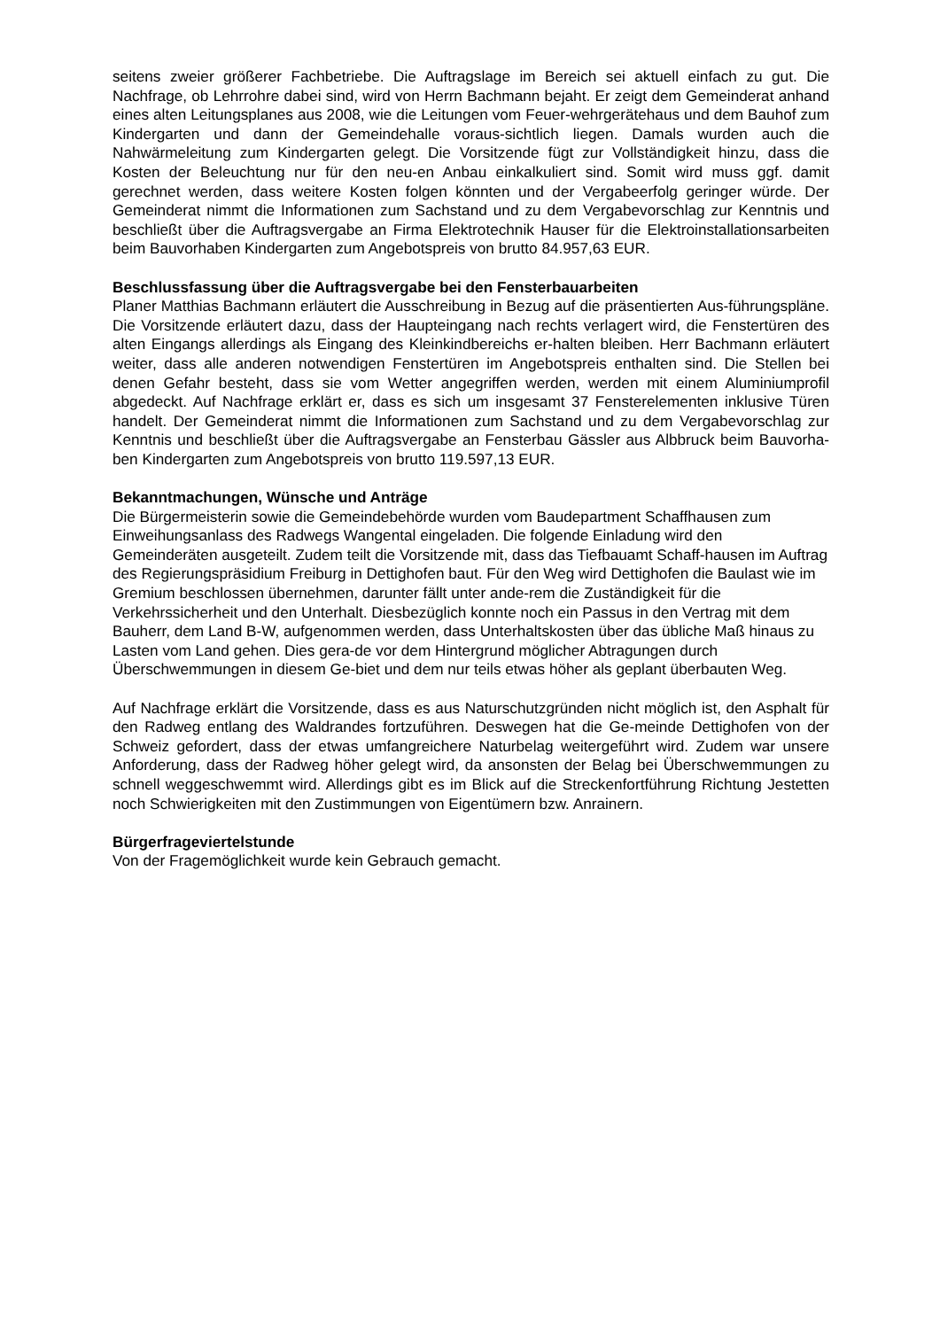seitens zweier größerer Fachbetriebe. Die Auftragslage im Bereich sei aktuell einfach zu gut. Die Nachfrage, ob Lehrrohre dabei sind, wird von Herrn Bachmann bejaht. Er zeigt dem Gemeinderat anhand eines alten Leitungsplanes aus 2008, wie die Leitungen vom Feuer-wehrgerätehaus und dem Bauhof zum Kindergarten und dann der Gemeindehalle voraus-sichtlich liegen. Damals wurden auch die Nahwärmeleitung zum Kindergarten gelegt. Die Vorsitzende fügt zur Vollständigkeit hinzu, dass die Kosten der Beleuchtung nur für den neu-en Anbau einkalkuliert sind. Somit wird muss ggf. damit gerechnet werden, dass weitere Kosten folgen könnten und der Vergabeerfolg geringer würde. Der Gemeinderat nimmt die Informationen zum Sachstand und zu dem Vergabevorschlag zur Kenntnis und beschließt über die Auftragsvergabe an Firma Elektrotechnik Hauser für die Elektroinstallationsarbeiten beim Bauvorhaben Kindergarten zum Angebotspreis von brutto 84.957,63 EUR.
Beschlussfassung über die Auftragsvergabe bei den Fensterbauarbeiten
Planer Matthias Bachmann erläutert die Ausschreibung in Bezug auf die präsentierten Aus-führungspläne. Die Vorsitzende erläutert dazu, dass der Haupteingang nach rechts verlagert wird, die Fenstertüren des alten Eingangs allerdings als Eingang des Kleinkindbereichs er-halten bleiben. Herr Bachmann erläutert weiter, dass alle anderen notwendigen Fenstertüren im Angebotspreis enthalten sind. Die Stellen bei denen Gefahr besteht, dass sie vom Wetter angegriffen werden, werden mit einem Aluminiumprofil abgedeckt. Auf Nachfrage erklärt er, dass es sich um insgesamt 37 Fensterelementen inklusive Türen handelt. Der Gemeinderat nimmt die Informationen zum Sachstand und zu dem Vergabevorschlag zur Kenntnis und beschließt über die Auftragsvergabe an Fensterbau Gässler aus Albbruck beim Bauvorha-ben Kindergarten zum Angebotspreis von brutto 119.597,13 EUR.
Bekanntmachungen, Wünsche und Anträge
Die Bürgermeisterin sowie die Gemeindebehörde wurden vom Baudepartment Schaffhausen zum Einweihungsanlass des Radwegs Wangental eingeladen. Die folgende Einladung wird den Gemeinderäten ausgeteilt. Zudem teilt die Vorsitzende mit, dass das Tiefbauamt Schaff-hausen im Auftrag des Regierungspräsidium Freiburg in Dettighofen baut. Für den Weg wird Dettighofen die Baulast wie im Gremium beschlossen übernehmen, darunter fällt unter ande-rem die Zuständigkeit für die Verkehrssicherheit und den Unterhalt. Diesbezüglich konnte noch ein Passus in den Vertrag mit dem Bauherr, dem Land B-W, aufgenommen werden, dass Unterhaltskosten über das übliche Maß hinaus zu Lasten vom Land gehen. Dies gera-de vor dem Hintergrund möglicher Abtragungen durch Überschwemmungen in diesem Ge-biet und dem nur teils etwas höher als geplant überbauten Weg.
Auf Nachfrage erklärt die Vorsitzende, dass es aus Naturschutzgründen nicht möglich ist, den Asphalt für den Radweg entlang des Waldrandes fortzuführen. Deswegen hat die Ge-meinde Dettighofen von der Schweiz gefordert, dass der etwas umfangreichere Naturbelag weitergeführt wird. Zudem war unsere Anforderung, dass der Radweg höher gelegt wird, da ansonsten der Belag bei Überschwemmungen zu schnell weggeschwemmt wird. Allerdings gibt es im Blick auf die Streckenfortführung Richtung Jestetten noch Schwierigkeiten mit den Zustimmungen von Eigentümern bzw. Anrainern.
Bürgerfrageviertelstunde
Von der Fragemöglichkeit wurde kein Gebrauch gemacht.